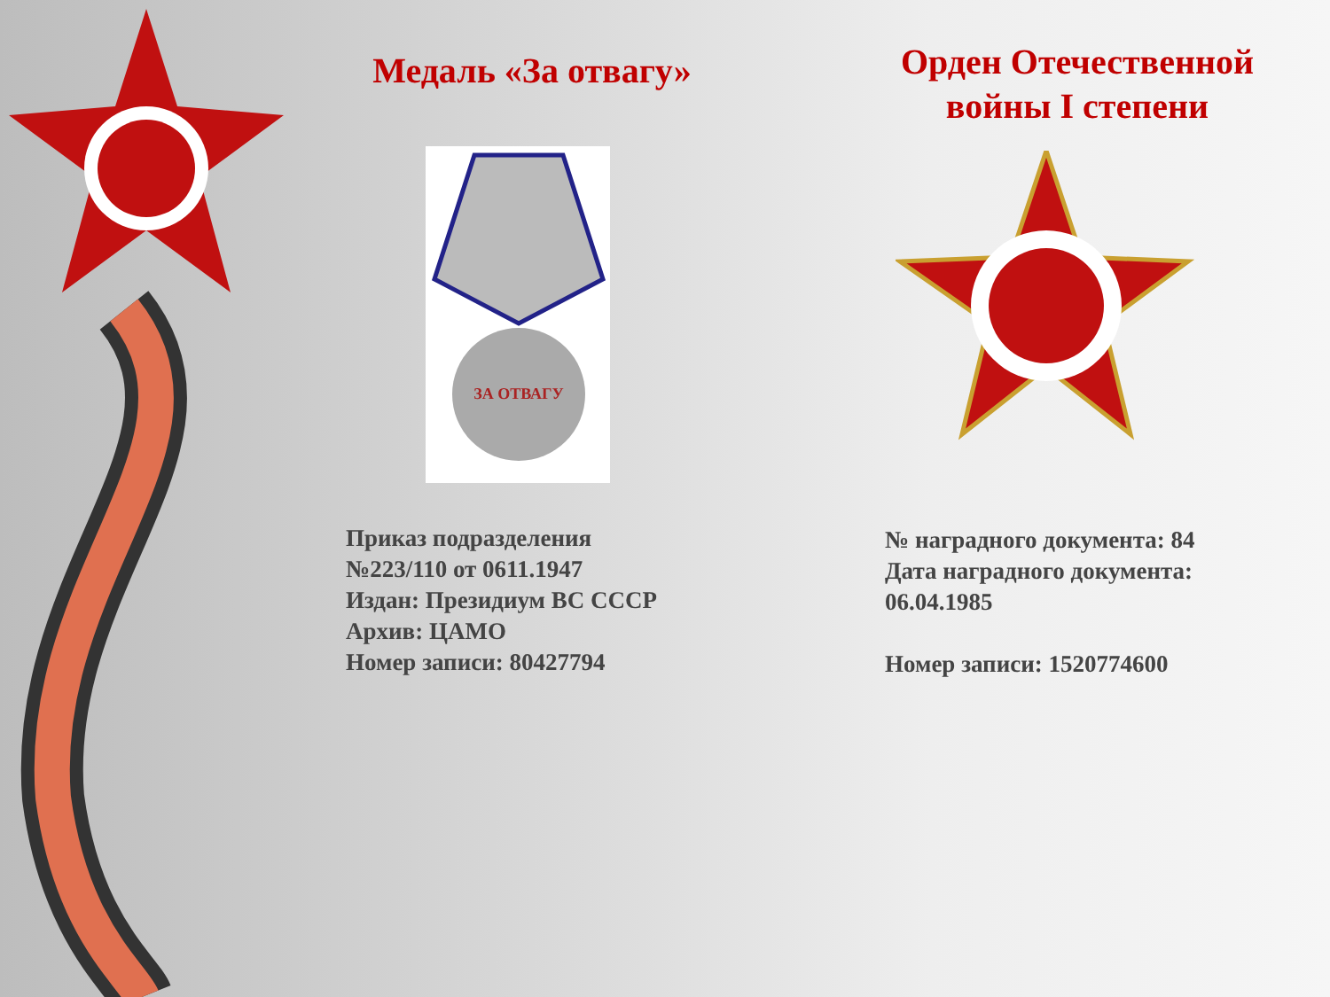Медаль «За отвагу»
ЗА ОТВАГУ
Приказ подразделения
№223/110 от 0611.1947
Издан: Президиум ВС СССР
Архив: ЦАМО
Номер записи: 80427794
Орден Отечественной
войны I степени
№ наградного документа: 84
Дата наградного документа:
06.04.1985
Номер записи: 1520774600